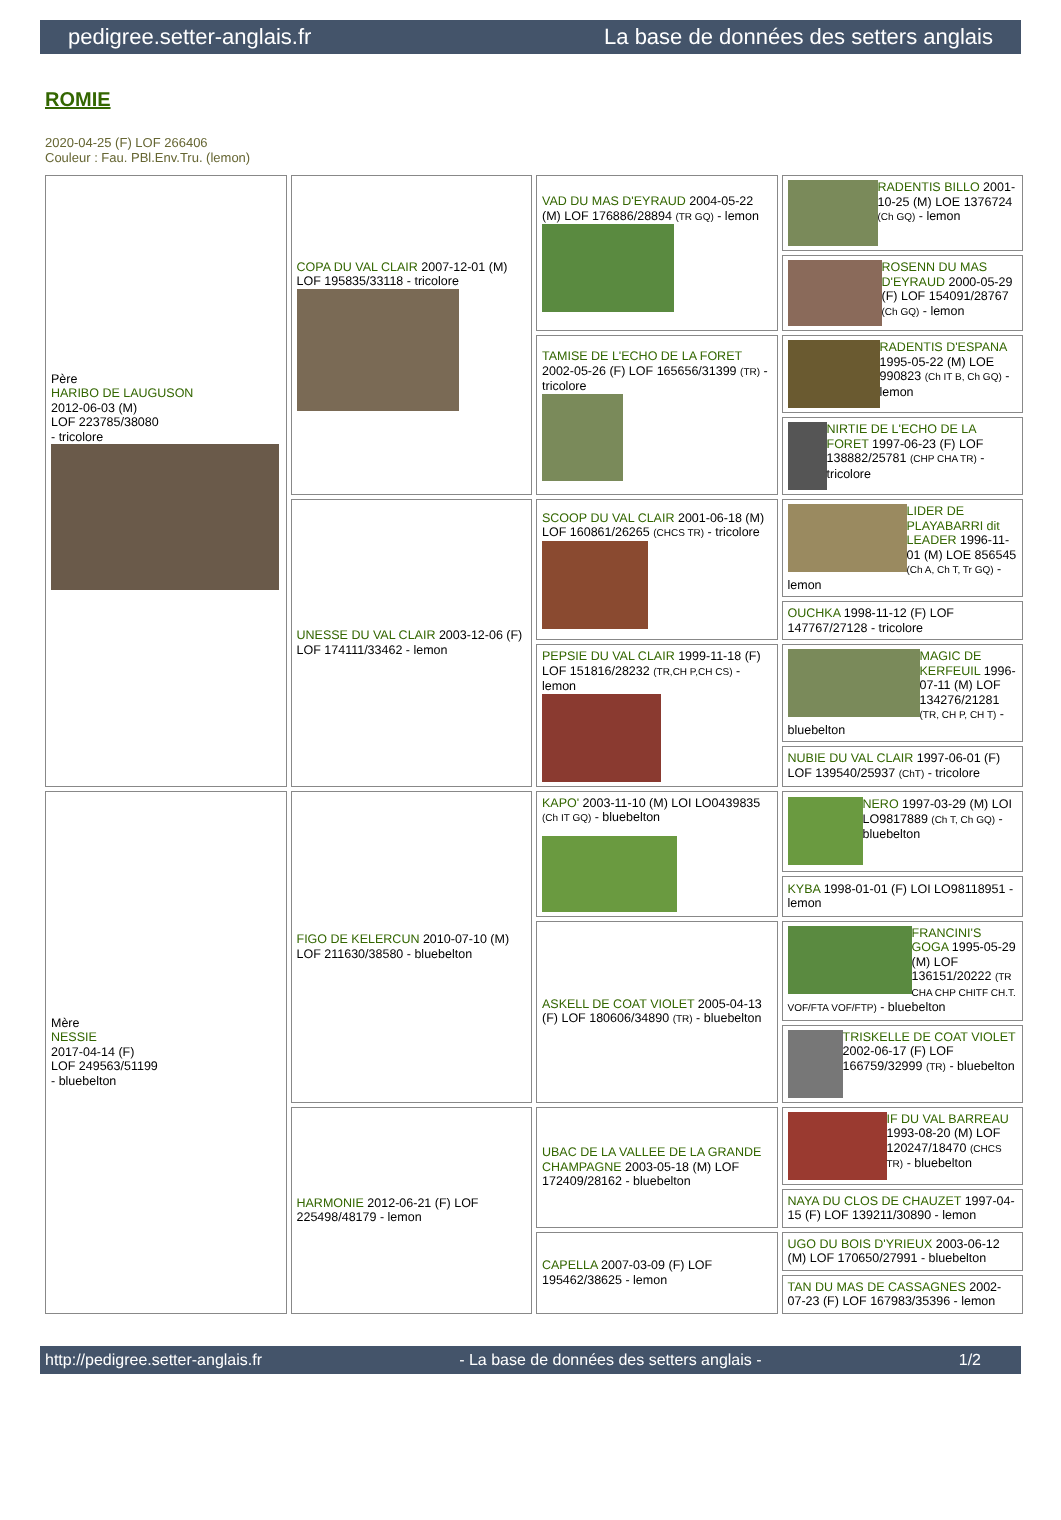pedigree.setter-anglais.fr La base de données des setters anglais
ROMIE
2020-04-25 (F) LOF 266406
Couleur : Fau. PBl.Env.Tru. (lemon)
| Père HARIBO DE LAUGUSON 2012-06-03 (M) LOF 223785/38080 - tricolore | COPA DU VAL CLAIR 2007-12-01 (M) LOF 195835/33118 - tricolore | VAD DU MAS D'EYRAUD 2004-05-22 (M) LOF 176886/28894 (TR GQ) - lemon | RADENTIS BILLO 2001-10-25 (M) LOE 1376724 (Ch GQ) - lemon |
| | | | ROSENN DU MAS D'EYRAUD 2000-05-29 (F) LOF 154091/28767 (Ch GQ) - lemon |
| | | TAMISE DE L'ECHO DE LA FORET 2002-05-26 (F) LOF 165656/31399 (TR) - tricolore | RADENTIS D'ESPANA 1995-05-22 (M) LOE 990823 (Ch IT B, Ch GQ) - lemon |
| | | | NIRTIE DE L'ECHO DE LA FORET 1997-06-23 (F) LOF 138882/25781 (CHP CHA TR) - tricolore |
| | UNESSE DU VAL CLAIR 2003-12-06 (F) LOF 174111/33462 - lemon | SCOOP DU VAL CLAIR 2001-06-18 (M) LOF 160861/26265 (CHCS TR) - tricolore | LIDER DE PLAYABARRI dit LEADER 1996-11-01 (M) LOE 856545 (Ch A, Ch T, Tr GQ) - lemon |
| | | | OUCHKA 1998-11-12 (F) LOF 147767/27128 - tricolore |
| | | PEPSIE DU VAL CLAIR 1999-11-18 (F) LOF 151816/28232 (TR,CH P,CH CS) - lemon | MAGIC DE KERFEUIL 1996-07-11 (M) LOF 134276/21281 (TR, CH P, CH T) - bluebelton |
| | | | NUBIE DU VAL CLAIR 1997-06-01 (F) LOF 139540/25937 (ChT) - tricolore |
| Mère NESSIE 2017-04-14 (F) LOF 249563/51199 - bluebelton | FIGO DE KELERCUN 2010-07-10 (M) LOF 211630/38580 - bluebelton | KAPO' 2003-11-10 (M) LOI LO0439835 (Ch IT GQ) - bluebelton | NERO 1997-03-29 (M) LOI LO9817889 (Ch T, Ch GQ) - bluebelton |
| | | | KYBA 1998-01-01 (F) LOI LO98118951 - lemon |
| | | ASKELL DE COAT VIOLET 2005-04-13 (F) LOF 180606/34890 (TR) - bluebelton | FRANCINI'S GOGA 1995-05-29 (M) LOF 136151/20222 (TR CHA CHP CHITF CH.T. VOF/FTA VOF/FTP) - bluebelton |
| | | | TRISKELLE DE COAT VIOLET 2002-06-17 (F) LOF 166759/32999 (TR) - bluebelton |
| | HARMONIE 2012-06-21 (F) LOF 225498/48179 - lemon | UBAC DE LA VALLEE DE LA GRANDE CHAMPAGNE 2003-05-18 (M) LOF 172409/28162 - bluebelton | IF DU VAL BARREAU 1993-08-20 (M) LOF 120247/18470 (CHCS TR) - bluebelton |
| | | | NAYA DU CLOS DE CHAUZET 1997-04-15 (F) LOF 139211/30890 - lemon |
| | | CAPELLA 2007-03-09 (F) LOF 195462/38625 - lemon | UGO DU BOIS D'YRIEUX 2003-06-12 (M) LOF 170650/27991 - bluebelton |
| | | | TAN DU MAS DE CASSAGNES 2002-07-23 (F) LOF 167983/35396 - lemon |
http://pedigree.setter-anglais.fr - La base de données des setters anglais - 1/2